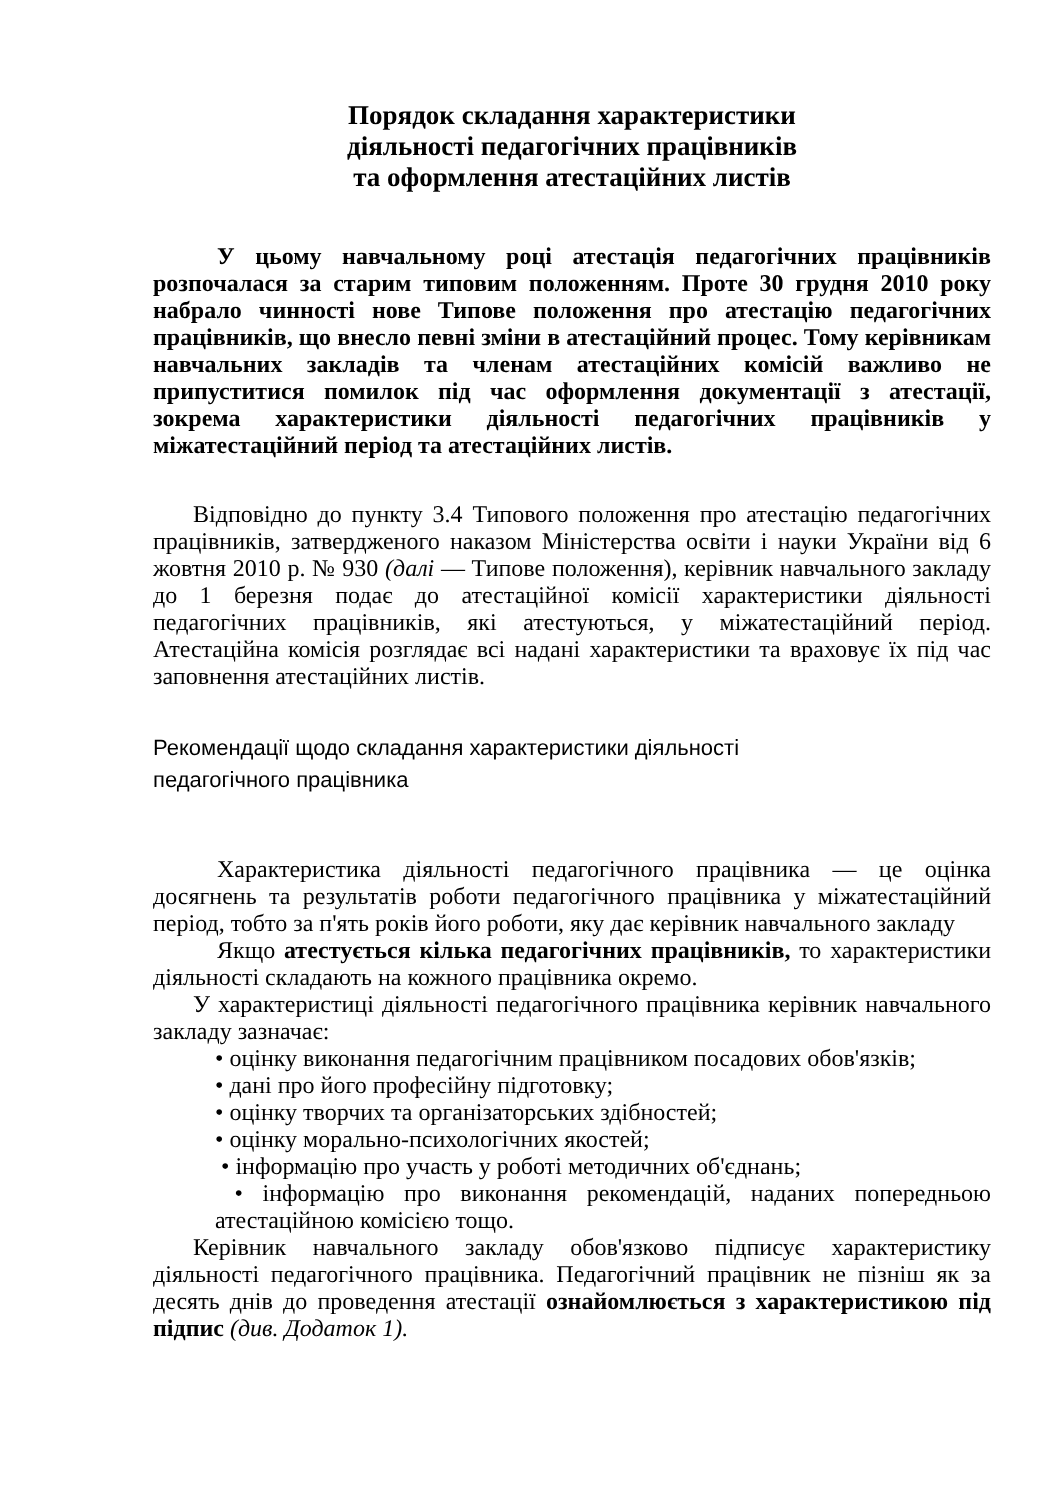Порядок складання характеристики
діяльності педагогічних працівників
та оформлення атестаційних листів
У цьому навчальному році атестація педагогічних працівників розпочалася за старим типовим положенням. Проте 30 грудня 2010 року набрало чинності нове Типове положення про атестацію педагогічних працівників, що внесло певні зміни в атестаційний процес. Тому керівникам навчальних закладів та членам атестаційних комісій важливо не припуститися помилок під час оформлення документації з атестації, зокрема характеристики діяльності педагогічних працівників у міжатестаційний період та атестаційних листів.
Відповідно до пункту 3.4 Типового положення про атестацію педагогічних працівників, затвердженого наказом Міністерства освіти і науки України від 6 жовтня 2010 р. № 930 (далі — Типове положення), керівник навчального закладу до 1 березня подає до атестаційної комісії характеристики діяльності педагогічних працівників, які атестуються, у міжатестаційний період. Атестаційна комісія розглядає всі надані характеристики та враховує їх під час заповнення атестаційних листів.
Рекомендації щодо складання характеристики діяльності
педагогічного працівника
Характеристика діяльності педагогічного працівника — це оцінка досягнень та результатів роботи педагогічного працівника у міжатестаційний період, тобто за п'ять років його роботи, яку дає керівник навчального закладу
Якщо атестується кілька педагогічних працівників, то характеристики діяльності складають на кожного працівника окремо.
У характеристиці діяльності педагогічного працівника керівник навчального закладу зазначає:
• оцінку виконання педагогічним працівником посадових обов'язків;
• дані про його професійну підготовку;
• оцінку творчих та організаторських здібностей;
• оцінку морально-психологічних якостей;
• інформацію про участь у роботі методичних об'єднань;
• інформацію про виконання рекомендацій, наданих попередньою атестаційною комісією тощо.
Керівник навчального закладу обов'язково підписує характеристику діяльності педагогічного працівника. Педагогічний працівник не пізніш як за десять днів до проведення атестації ознайомлюється з характеристикою під підпис (див. Додаток 1).